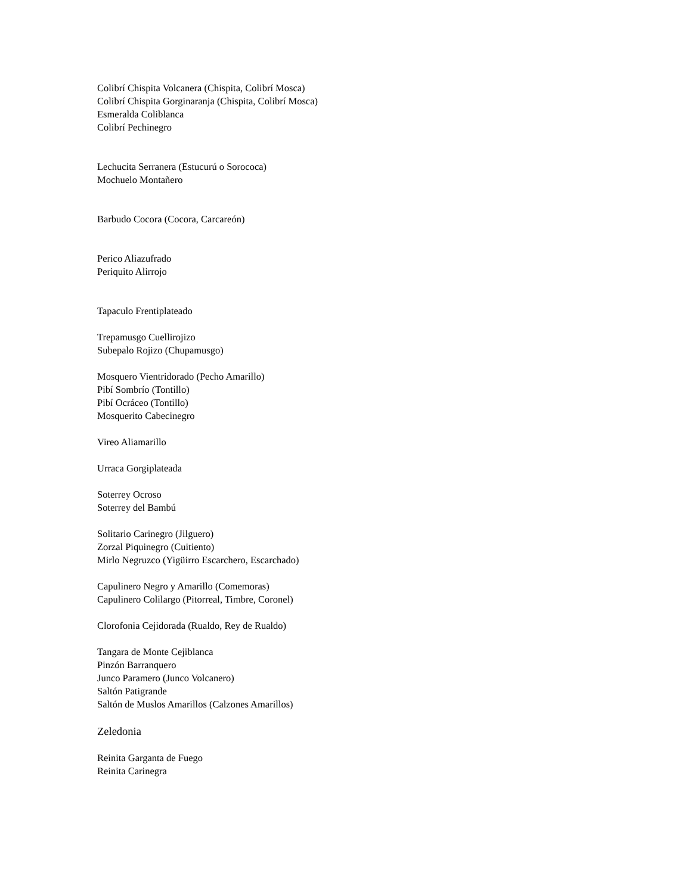Colibrí Chispita Volcanera (Chispita, Colibrí Mosca)
Colibrí Chispita Gorginaranja (Chispita, Colibrí Mosca)
Esmeralda Coliblanca
Colibrí Pechinegro
Lechucita Serranera (Estucurú o Sorococa)
Mochuelo Montañero
Barbudo Cocora (Cocora, Carcareón)
Perico Aliazufrado
Periquito Alirrojo
Tapaculo Frentiplateado
Trepamusgo Cuellirojizo
Subepalo Rojizo (Chupamusgo)
Mosquero Vientridorado (Pecho Amarillo)
Pibí Sombrío (Tontillo)
Pibí Ocráceo (Tontillo)
Mosquerito Cabecinegro
Vireo Aliamarillo
Urraca Gorgiplateada
Soterrey Ocroso
Soterrey del Bambú
Solitario Carinegro (Jilguero)
Zorzal Piquinegro (Cuitiento)
Mirlo Negruzco (Yigüirro Escarchero, Escarchado)
Capulinero Negro y Amarillo (Comemoras)
Capulinero Colilargo (Pitorreal, Timbre, Coronel)
Clorofonia Cejidorada (Rualdo, Rey de Rualdo)
Tangara de Monte Cejiblanca
Pinzón Barranquero
Junco Paramero (Junco Volcanero)
Saltón Patigrande
Saltón de Muslos Amarillos (Calzones Amarillos)
Zeledonia
Reinita Garganta de Fuego
Reinita Carinegra